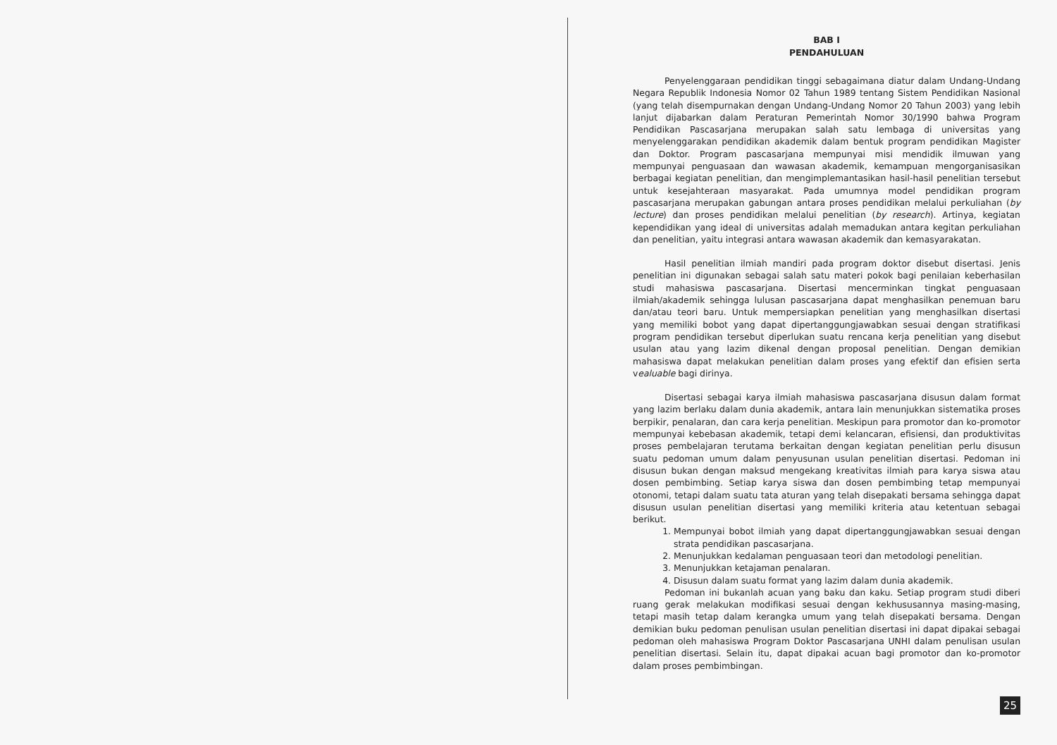BAB I
PENDAHULUAN
Penyelenggaraan pendidikan tinggi sebagaimana diatur dalam Undang-Undang Negara Republik Indonesia Nomor 02 Tahun 1989 tentang Sistem Pendidikan Nasional (yang telah disempurnakan dengan Undang-Undang Nomor 20 Tahun 2003) yang lebih lanjut dijabarkan dalam Peraturan Pemerintah Nomor 30/1990 bahwa Program Pendidikan Pascasarjana merupakan salah satu lembaga di universitas yang menyelenggarakan pendidikan akademik dalam bentuk program pendidikan Magister dan Doktor. Program pascasarjana mempunyai misi mendidik ilmuwan yang mempunyai penguasaan dan wawasan akademik, kemampuan mengorganisasikan berbagai kegiatan penelitian, dan mengimplemantasikan hasil-hasil penelitian tersebut untuk kesejahteraan masyarakat. Pada umumnya model pendidikan program pascasarjana merupakan gabungan antara proses pendidikan melalui perkuliahan (by lecture) dan proses pendidikan melalui penelitian (by research). Artinya, kegiatan kependidikan yang ideal di universitas adalah memadukan antara kegitan perkuliahan dan penelitian, yaitu integrasi antara wawasan akademik dan kemasyarakatan.
Hasil penelitian ilmiah mandiri pada program doktor disebut disertasi. Jenis penelitian ini digunakan sebagai salah satu materi pokok bagi penilaian keberhasilan studi mahasiswa pascasarjana. Disertasi mencerminkan tingkat penguasaan ilmiah/akademik sehingga lulusan pascasarjana dapat menghasilkan penemuan baru dan/atau teori baru. Untuk mempersiapkan penelitian yang menghasilkan disertasi yang memiliki bobot yang dapat dipertanggungjawabkan sesuai dengan stratifikasi program pendidikan tersebut diperlukan suatu rencana kerja penelitian yang disebut usulan atau yang lazim dikenal dengan proposal penelitian. Dengan demikian mahasiswa dapat melakukan penelitian dalam proses yang efektif dan efisien serta vealuable bagi dirinya.
Disertasi sebagai karya ilmiah mahasiswa pascasarjana disusun dalam format yang lazim berlaku dalam dunia akademik, antara lain menunjukkan sistematika proses berpikir, penalaran, dan cara kerja penelitian. Meskipun para promotor dan ko-promotor mempunyai kebebasan akademik, tetapi demi kelancaran, efisiensi, dan produktivitas proses pembelajaran terutama berkaitan dengan kegiatan penelitian perlu disusun suatu pedoman umum dalam penyusunan usulan penelitian disertasi. Pedoman ini disusun bukan dengan maksud mengekang kreativitas ilmiah para karya siswa atau dosen pembimbing. Setiap karya siswa dan dosen pembimbing tetap mempunyai otonomi, tetapi dalam suatu tata aturan yang telah disepakati bersama sehingga dapat disusun usulan penelitian disertasi yang memiliki kriteria atau ketentuan sebagai berikut.
1. Mempunyai bobot ilmiah yang dapat dipertanggungjawabkan sesuai dengan strata pendidikan pascasarjana.
2. Menunjukkan kedalaman penguasaan teori dan metodologi penelitian.
3. Menunjukkan ketajaman penalaran.
4. Disusun dalam suatu format yang lazim dalam dunia akademik.
Pedoman ini bukanlah acuan yang baku dan kaku. Setiap program studi diberi ruang gerak melakukan modifikasi sesuai dengan kekhususannya masing-masing, tetapi masih tetap dalam kerangka umum yang telah disepakati bersama. Dengan demikian buku pedoman penulisan usulan penelitian disertasi ini dapat dipakai sebagai pedoman oleh mahasiswa Program Doktor Pascasarjana UNHI dalam penulisan usulan penelitian disertasi. Selain itu, dapat dipakai acuan bagi promotor dan ko-promotor dalam proses pembimbingan.
25